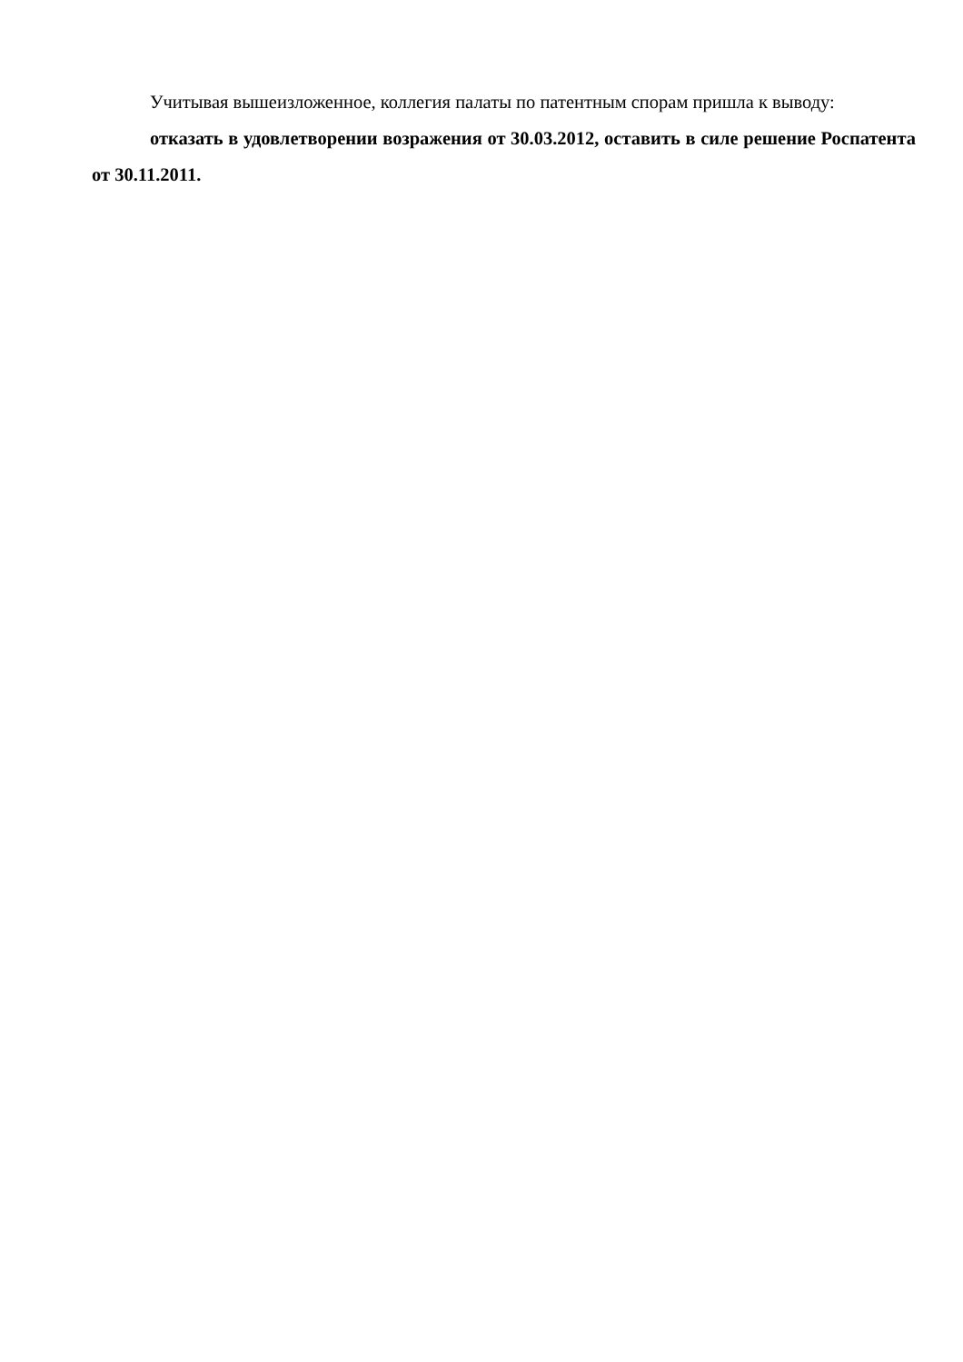Учитывая вышеизложенное, коллегия палаты по патентным спорам пришла к выводу:
отказать в удовлетворении возражения от 30.03.2012, оставить в силе решение Роспатента от 30.11.2011.